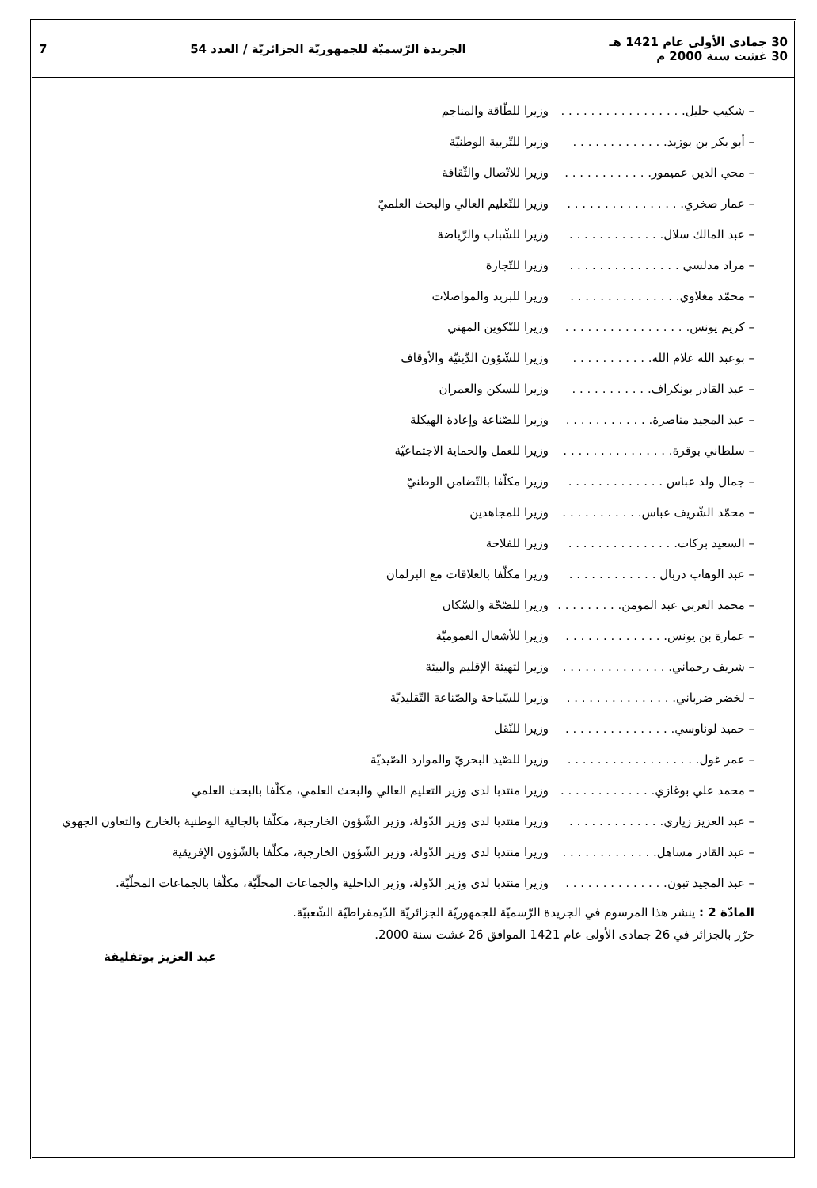30 جمادى الأولى عام 1421 هـ
30 غشت سنة 2000 م
الجريدة الرّسميّة للجمهوريّة الجزائريّة / العدد 54
7
– شكيب خليل. . . . . . . . . . . . . . . . . وزيرا للطّاقة والمناجم
– أبو بكر بن بوزيد. . . . . . . . . . . . . وزيرا للتّربية الوطنيّة
– محي الدين عميمور. . . . . . . . . . . . وزيرا للاتّصال والثّقافة
– عمار صخري. . . . . . . . . . . . . . . . وزيرا للتّعليم العالي والبحث العلميّ
– عبد المالك سلال. . . . . . . . . . . . . وزيرا للشّباب والرّياضة
– مراد مدلسي . . . . . . . . . . . . . . . وزيرا للتّجارة
– محمّد مغلاوي. . . . . . . . . . . . . . . وزيرا للبريد والمواصلات
– كريم يونس. . . . . . . . . . . . . . . . . وزيرا للتّكوين المهني
– بوعبد الله غلام الله. . . . . . . . . . . وزيرا للشّؤون الدّينيّة والأوقاف
– عبد القادر بونكراف. . . . . . . . . . . وزيرا للسكن والعمران
– عبد المجيد مناصرة. . . . . . . . . . . . وزيرا للصّناعة وإعادة الهيكلة
– سلطاني بوقرة. . . . . . . . . . . . . . . وزيرا للعمل والحماية الاجتماعيّة
– جمال ولد عباس . . . . . . . . . . . . . وزيرا مكلّفا بالتّضامن الوطنيّ
– محمّد الشّريف عباس. . . . . . . . . . . وزيرا للمجاهدين
– السعيد بركات. . . . . . . . . . . . . . . وزيرا للفلاحة
– عبد الوهاب دربال . . . . . . . . . . . . وزيرا مكلّفا بالعلاقات مع البرلمان
– محمد العربي عبد المومن. . . . . . . . . وزيرا للصّحّة والسّكان
– عمارة بن يونس. . . . . . . . . . . . . . وزيرا للأشغال العموميّة
– شريف رحماني. . . . . . . . . . . . . . . وزيرا لتهيئة الإقليم والبيئة
– لخضر ضرباني. . . . . . . . . . . . . . . وزيرا للسّياحة والصّناعة التّقليديّة
– حميد لوناوسي. . . . . . . . . . . . . . . وزيرا للنّقل
– عمر غول. . . . . . . . . . . . . . . . . . وزيرا للصّيد البحريّ والموارد الصّيديّة
– محمد علي بوغازي. . . . . . . . . . . . . وزيرا منتدبا لدى وزير التعليم العالي والبحث العلمي، مكلّفا بالبحث العلمي
– عبد العزيز زياري. . . . . . . . . . . . . وزيرا منتدبا لدى وزير الدّولة، وزير الشّؤون الخارجية، مكلّفا بالجالية الوطنية بالخارج والتعاون الجهوي
– عبد القادر مساهل. . . . . . . . . . . . . وزيرا منتدبا لدى وزير الدّولة، وزير الشّؤون الخارجية، مكلّفا بالشّؤون الإفريقية
– عبد المجيد تبون. . . . . . . . . . . . . . وزيرا منتدبا لدى وزير الدّولة، وزير الداخلية والجماعات المحلّيّة، مكلّفا بالجماعات المحلّيّة.
المادّة 2 : ينشر هذا المرسوم في الجريدة الرّسميّة للجمهوريّة الجزائريّة الدّيمقراطيّة الشّعبيّة.
حرّر بالجزائر في 26 جمادى الأولى عام 1421 الموافق 26 غشت سنة 2000.
عبد العزيز بوتفليقة